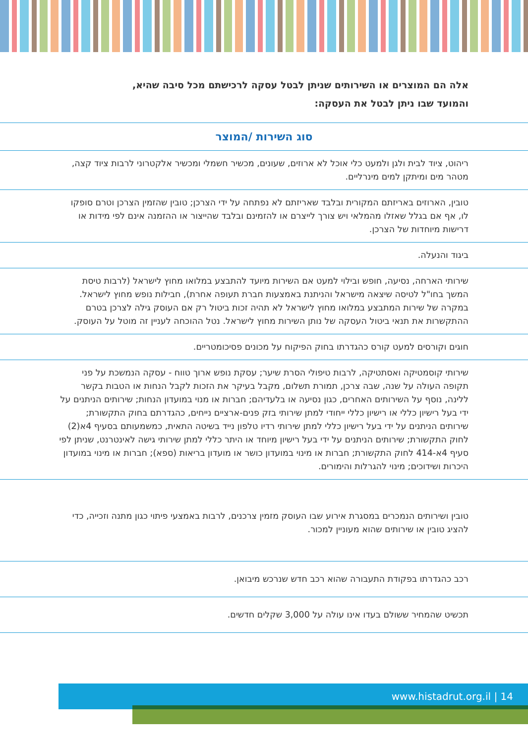אלה הם המוצרים או השירותים שניתן לבטל עסקה לרכישתם מכל סיבה שהיא,
והמועד שבו ניתן לבטל את העסקה:
| סוג השירות /המוצר |
| --- |
| ריהוט, ציוד לבית ולגן ולמעט כלי אוכל לא ארוזים, שעונים, מכשיר חשמלי ומכשיר אלקטרוני לרבות ציוד קצה, מטהר מים ומיתקן למים מינרליים. |
| טובין, הארוזים באריזתם המקורית ובלבד שאריזתם לא נפתחה על ידי הצרכן; טובין שהזמין הצרכן וטרם סופקו לו, אף אם בגלל שאזלו מהמלאי ויש צורך לייצרם או להזמינם ובלבד שהייצור או ההזמנה אינם לפי מידות או דרישות מיוחדות של הצרכן. |
| ביגוד והנעלה. |
| שירותי הארחה, נסיעה, חופש ובילוי למעט אם השירות מיועד להתבצע במלואו מחוץ לישראל (לרבות טיסת המשך בחו"ל לטיסה שיצאה מישראל והניתנת באמצעות חברת תעופה אחרת), חבילות נופש מחוץ לישראל. במקרה של שירות המתבצע במלואו מחוץ לישראל לא תהיה זכות ביטול רק אם העוסק גילה לצרכן בטרם ההתקשרות את תנאי ביטול העסקה של נותן השירות מחוץ לישראל. נטל ההוכחה לעניין זה מוטל על העוסק. |
| חוגים וקורסים למעט קורס כהגדרתו בחוק הפיקוח על מכונים פסיכומטריים. |
| שירותי קוסמטיקה ואסתטיקה, לרבות טיפולי הסרת שיער; עסקת נופש ארוך טווח - עסקה הנמשכת על פני תקופה העולה על שנה, שבה צרכן, תמורת תשלום, מקבל בעיקר את הזכות לקבל הנחות או הטבות בקשר ללינה, נוסף על השירותים האחרים, כגון נסיעה או בלעדיהם; חברות או מנוי במועדון הנחות; שירותים הניתנים על ידי בעל רישיון כללי או רישיון כללי ייחודי למתן שירותי בזק פנים-ארציים נייחים, כהגדרתם בחוק התקשורת; שירותים הניתנים על ידי בעל רישיון כללי למתן שירותי רדיו טלפון נייד בשיטה התאית, כמשמעותם בסעיף 4א(2) לחוק התקשורת; שירותים הניתנים על ידי בעל רישיון מיוחד או היתר כללי למתן שירותי גישה לאינטרנט, שניתן לפי סעיף 4א-414 לחוק התקשורת; חברות או מינוי במועדון כושר או מועדון בריאות (ספא); חברות או מינוי במועדון היכרות ושידוכים; מינוי להגרלות והימורים. |
| טובין ושירותים הנמכרים במסגרת אירוע שבו העוסק מזמין צרכנים, לרבות באמצעי פיתוי כגון מתנה וזכייה, כדי להציג טובין או שירותים שהוא מעוניין למכור. |
| רכב כהגדרתו בפקודת התעבורה שהוא רכב חדש שנרכש מיבואן. |
| תכשיט שהמחיר ששולם בעדו אינו עולה על 3,000 שקלים חדשים. |
14 | www.histadrut.org.il